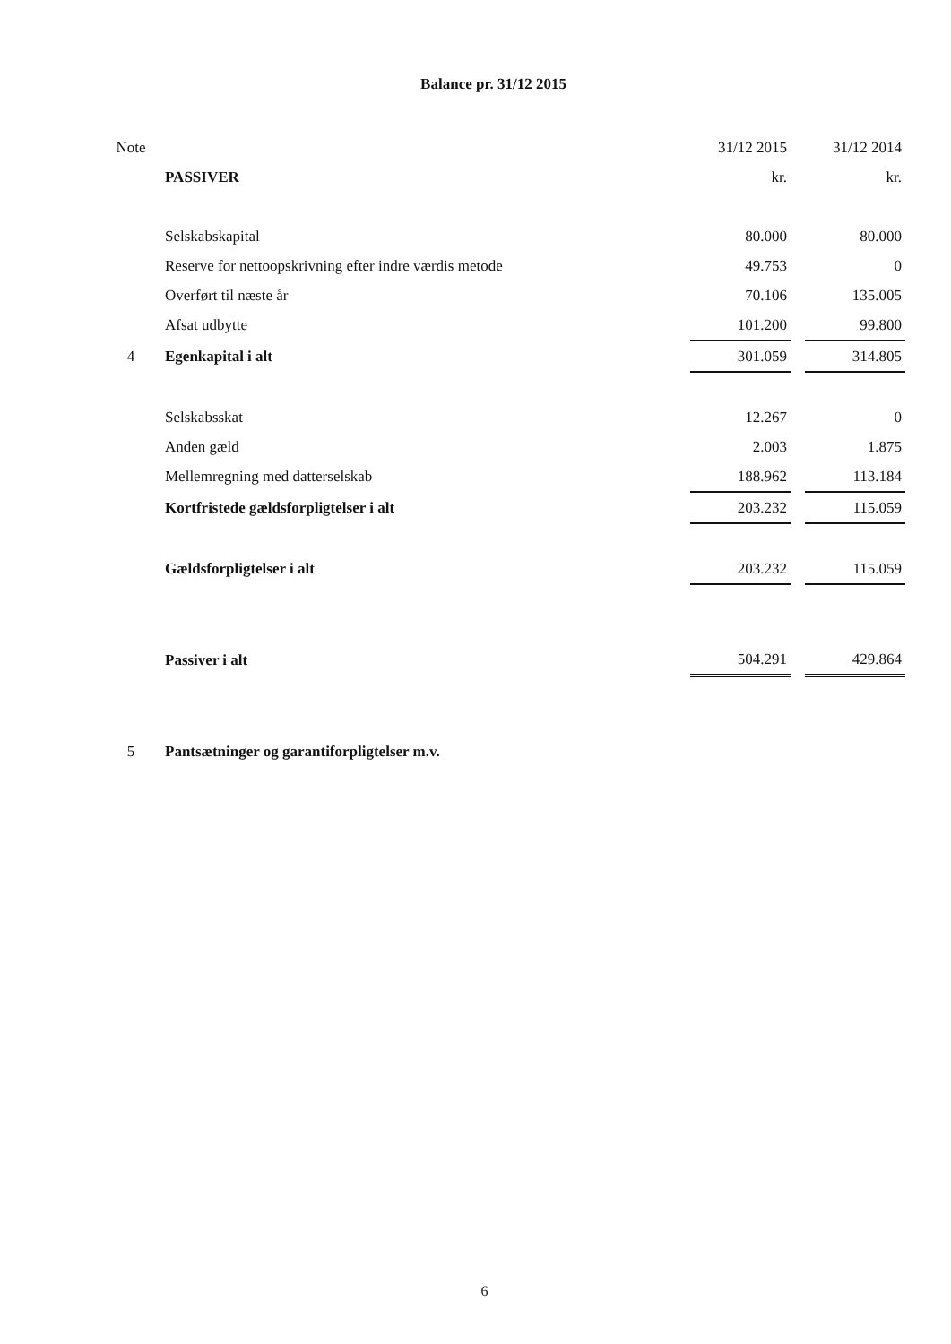Balance pr. 31/12 2015
| Note | | 31/12 2015 | | 31/12 2014 |
| | PASSIVER | kr. | | kr. |
| | Selskabskapital | 80.000 | | 80.000 |
| | Reserve for nettoopskrivning efter indre værdis metode | 49.753 | | 0 |
| | Overført til næste år | 70.106 | | 135.005 |
| | Afsat udbytte | 101.200 | | 99.800 |
| 4 | Egenkapital i alt | 301.059 | | 314.805 |
| | Selskabsskat | 12.267 | | 0 |
| | Anden gæld | 2.003 | | 1.875 |
| | Mellemregning med datterselskab | 188.962 | | 113.184 |
| | Kortfristede gældsforpligtelser i alt | 203.232 | | 115.059 |
| | Gældsforpligtelser i alt | 203.232 | | 115.059 |
| | Passiver i alt | 504.291 | | 429.864 |
| 5 | Pantsætninger og garantiforpligtelser m.v. | | | |
6